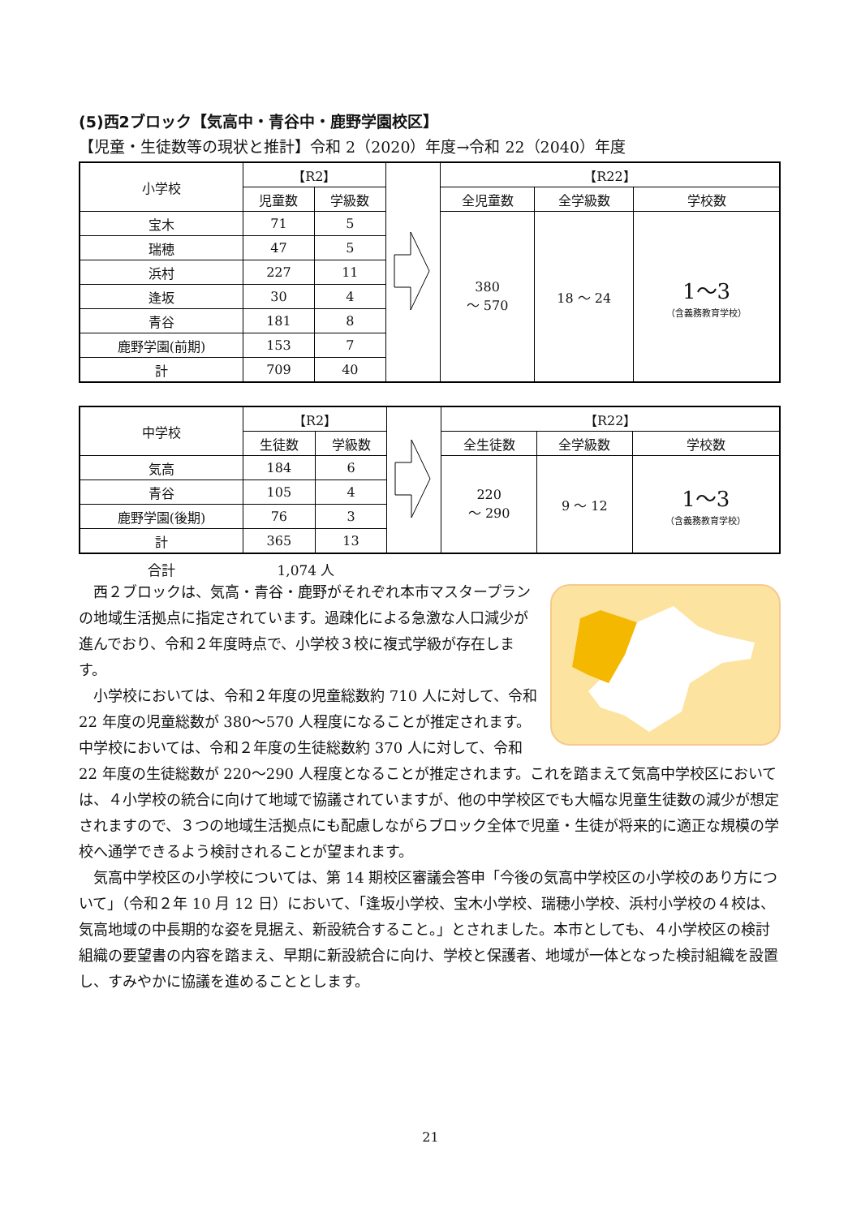(5)西2ブロック【気高中・青谷中・鹿野学園校区】
【児童・生徒数等の現状と推計】令和 2（2020）年度→令和 22（2040）年度
| 小学校 | 【R2】 | | | 【R22】 | | |
| | 児童数 | 学級数 | | 全児童数 | 全学級数 | 学校数 |
| 宝木 | 71 | 5 | | 380 ～ 570 | 18 ～ 24 | 1～3 （含義務教育学校） |
| 瑞穂 | 47 | 5 | | | | |
| 浜村 | 227 | 11 | | | | |
| 逢坂 | 30 | 4 | | | | |
| 青谷 | 181 | 8 | | | | |
| 鹿野学園(前期) | 153 | 7 | | | | |
| 計 | 709 | 40 | | | | |
| 中学校 | 【R2】 | | | 【R22】 | | |
| | 生徒数 | 学級数 | | 全生徒数 | 全学級数 | 学校数 |
| 気高 | 184 | 6 | | 220 ～ 290 | 9 ～ 12 | 1～3 （含義務教育学校） |
| 青谷 | 105 | 4 | | | | |
| 鹿野学園(後期) | 76 | 3 | | | | |
| 計 | 365 | 13 | | | | |
合計 1,074 人
西２ブロックは、気高・青谷・鹿野がそれぞれ本市マスタープランの地域生活拠点に指定されています。過疎化による急激な人口減少が進んでおり、令和２年度時点で、小学校３校に複式学級が存在します。
小学校においては、令和２年度の児童総数約 710 人に対して、令和 22 年度の児童総数が 380～570 人程度になることが推定されます。中学校においては、令和２年度の生徒総数約 370 人に対して、令和 22 年度の生徒総数が 220～290 人程度となることが推定されます。これを踏まえて気高中学校区においては、４小学校の統合に向けて地域で協議されていますが、他の中学校区でも大幅な児童生徒数の減少が想定されますので、３つの地域生活拠点にも配慮しながらブロック全体で児童・生徒が将来的に適正な規模の学校へ通学できるよう検討されることが望まれます。
気高中学校区の小学校については、第 14 期校区審議会答申「今後の気高中学校区の小学校のあり方について」（令和２年 10 月 12 日）において、「逢坂小学校、宝木小学校、瑞穂小学校、浜村小学校の４校は、気高地域の中長期的な姿を見据え、新設統合すること。」とされました。本市としても、４小学校区の検討組織の要望書の内容を踏まえ、早期に新設統合に向け、学校と保護者、地域が一体となった検討組織を設置し、すみやかに協議を進めることとします。
21